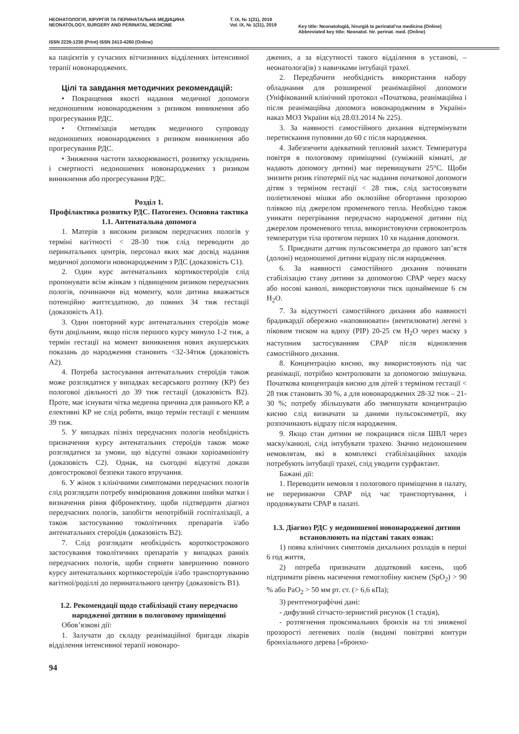НЕОНАТОЛОГІЯ, ХІРУРГІЯ ТА ПЕРИНАТАЛЬНА МЕДИЦИНА
NEONATOLOGY, SURGERY AND PERINATAL MEDICINE
Т. IX, № 1(31), 2019
Vol. IX, № 1(31), 2019
Key title: Neonatologìâ, hìrurgìâ ta perinatal'na medicina (Online)
Abbreviated key title: Neonatol. hìr. perinat. med. (Online)
ISSN 2226-1230 (Print) ISSN 2413-4260 (Online)
ка пацієнтів у сучасних вітчизняних відділеннях інтенсивної терапії новонароджених.
Цілі та завдання методичних рекомендацій:
• Покращення якості надання медичної допомоги недоношеним новонародженим з ризиком виникнення або прогресування РДС.
• Оптимізація методик медичного супроводу недоношених новонароджених з ризиком виникнення або прогресування РДС.
• Зниження частоти захворюваності, розвитку ускладнень і смертності недоношених новонароджених з ризиком виникнення або прогресування РДС.
Розділ 1.
Профілактика розвитку РДС. Патогенез. Основна тактика
1.1. Антенатальна допомога
1. Матерів з високим ризиком передчасних пологів у терміні вагітності < 28-30 тиж слід переводити до перинатальних центрів, персонал яких має досвід надання медичної допомоги новонародженим з РДС (доказовість С1).
2. Один курс антенатальних кортикостероїдів слід пропонувати всім жінкам з підвищеним ризиком передчасних пологів, починаючи від моменту, коли дитина вважається потенційно життєздатною, до повних 34 тиж гестації (доказовість А1).
3. Один повторний курс антенатальних стероїдів може бути доцільним, якщо після першого курсу минуло 1-2 тиж, а термін гестації на момент виникнення нових акушерських показань до народження становить <32-34тиж (доказовість А2).
4. Потреба застосування антенатальних стероїдів також може розглядатися у випадках кесарського розтину (КР) без пологової діяльності до 39 тиж гестації (доказовість В2). Проте, має існувати чітка медична причина для раннього КР, а елективні КР не слід робити, якщо термін гестації є меншим 39 тиж.
5. У випадках пізніх передчасних пологів необхідність призначення курсу антенатальних стероїдів також може розглядатися за умови, що відсутні ознаки хоріоамніоніту (доказовість С2). Однак, на сьогодні відсутні докази довгострокової безпеки такого втручання.
6. У жінок з клінічними симптомами передчасних пологів слід розглядати потребу вимірювання довжини шийки матки і визначення рівня фібронектину, щоби підтвердити діагноз передчасних пологів, запобігти непотрібній госпіталізації, а також застосуванню токолітичних препаратів і/або антенатальних стероїдів (доказовість В2).
7. Слід розглядати необхідність короткострокового застосування токолітичних препаратів у випадках ранніх передчасних пологів, щоби сприяти завершенню повного курсу антенатальних кортикостероїдів і/або транспортуванню вагітної/роділлі до перинатального центру (доказовість В1).
1.2. Рекомендації щодо стабілізації стану передчасно народженої дитини в пологовому приміщенні
Обов’язкові дії:
1. Залучати до складу реанімаційної бригади лікарів відділення інтенсивної терапії новонаро-
джених, а за відсутності такого відділення в установі, – неонатолога(ів) з навичками інтубації трахеї.
2. Передбачити необхідність використання набору обладнання для розширеної реанімаційної допомоги (Уніфікований клінічний протокол «Початкова, реанімаційна і після реанімаційна допомога новонародженим в Україні» наказ МОЗ України від 28.03.2014 № 225).
3. За наявності самостійного дихання відтермінувати перетискання пуповини до 60 с після народження.
4. Забезпечити адекватний тепловий захист. Температура повітря в пологовому приміщенні (суміжній кімнаті, де надають допомогу дитині) має перевищувати 25°С. Щоби знизити ризик гіпотермії під час надання початкової допомоги дітям з терміном гестації < 28 тиж, слід застосовувати поліетиленові мішки або оклюзійне обгортання прозорою плівкою під джерелом променевого тепла. Необхідно також уникати перегрівання передчасно народженої дитини під джерелом променевого тепла, використовуючи сервоконтроль температури тіла протягом перших 10 хв надання допомоги.
5. Приєднати датчик пульсоксиметра до правого зап’ястя (долоні) недоношеної дитини відразу після народження.
6. За наявності самостійного дихання починати стабілізацію стану дитини за допомогою СРАР через маску або носові канюлі, використовуючи тиск щонайменше 6 см Н<sub>2</sub>О.
7. За відсутності самостійного дихання або наявності брадикардії обережно «наповнювати» (вентилювати) легені з піковим тиском на вдиху (РІР) 20-25 см Н<sub>2</sub>О через маску з наступним застосуванням СРАР після відновлення самостійного дихання.
8. Концентрацію кисню, яку використовують під час реанімації, потрібно контролювати за допомогою змішувача. Початкова концентрація кисню для дітей з терміном гестації < 28 тиж становить 30 %, а для новонароджених 28-32 тиж – 21-30 %; потребу збільшувати або зменшувати концентрацію кисню слід визначати за даними пульсоксиметрії, яку розпочинають відразу після народження.
9. Якщо стан дитини не покращився після ШВЛ через маску/канюлі, слід інтубувати трахею. Значно недоношеним немовлятам, які в комплексі стабілізаційних заходів потребують інтубації трахеї, слід уводити сурфактант.
Бажані дії:
1. Переводити немовля з пологового приміщення в палату, не перериваючи СРАР під час транспортування, і продовжувати СРАР в палаті.
1.3. Діагноз РДС у недоношеної новонародженої дитини встановлюють на підставі таких ознак:
1) поява клінічних симптомів дихальних розладів в перші 6 год життя,
2) потреба призначати додатковий кисень, щоб підтримати рівень насичення гемоглобіну киснем (SpO<sub>2</sub>) > 90 % або РаО<sub>2</sub> > 50 мм рт. ст. (> 6,6 кПа);
3) рентгенографічні дані:
- дифузний сітчасто-зернистий рисунок (1 стадія),
- розтягнення проксимальних бронхів на тлі зниженої прозорості легеневих полів (видимі повітряні контури бронхіального дерева [«бронхо-
94